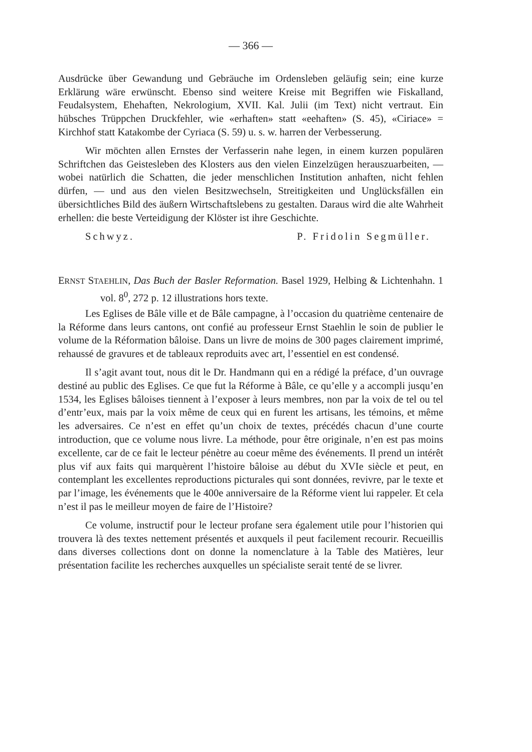— 366 —
Ausdrücke über Gewandung und Gebräuche im Ordensleben geläufig sein; eine kurze Erklärung wäre erwünscht. Ebenso sind weitere Kreise mit Begriffen wie Fiskalland, Feudalsystem, Ehehaften, Nekrologium, XVII. Kal. Julii (im Text) nicht vertraut. Ein hübsches Trüppchen Druckfehler, wie «erhaften» statt «eehaften» (S. 45), «Ciriace» = Kirchhof statt Katakombe der Cyriaca (S. 59) u. s. w. harren der Verbesserung.
Wir möchten allen Ernstes der Verfasserin nahe legen, in einem kurzen populären Schriftchen das Geistesleben des Klosters aus den vielen Einzelzügen herauszuarbeiten, — wobei natürlich die Schatten, die jeder menschlichen Institution anhaften, nicht fehlen dürfen, — und aus den vielen Besitzwechseln, Streitigkeiten und Unglücksfällen ein übersichtliches Bild des äußern Wirtschaftslebens zu gestalten. Daraus wird die alte Wahrheit erhellen: die beste Verteidigung der Klöster ist ihre Geschichte.
Schwyz. P. Fridolin Segmüller.
ERNST STAEHLIN, Das Buch der Basler Reformation. Basel 1929, Helbing & Lichtenhahn. 1 vol. 8<sup>0</sup>, 272 p. 12 illustrations hors texte.
Les Eglises de Bâle ville et de Bâle campagne, à l’occasion du quatrième centenaire de la Réforme dans leurs cantons, ont confié au professeur Ernst Staehlin le soin de publier le volume de la Réformation bâloise. Dans un livre de moins de 300 pages clairement imprimé, rehaussé de gravures et de tableaux reproduits avec art, l’essentiel en est condensé.
Il s’agit avant tout, nous dit le Dr. Handmann qui en a rédigé la préface, d’un ouvrage destiné au public des Eglises. Ce que fut la Réforme à Bâle, ce qu’elle y a accompli jusqu’en 1534, les Eglises bâloises tiennent à l’exposer à leurs membres, non par la voix de tel ou tel d’entr’eux, mais par la voix même de ceux qui en furent les artisans, les témoins, et même les adversaires. Ce n’est en effet qu’un choix de textes, précédés chacun d’une courte introduction, que ce volume nous livre. La méthode, pour être originale, n’en est pas moins excellente, car de ce fait le lecteur pénètre au coeur même des événements. Il prend un intérêt plus vif aux faits qui marquèrent l’histoire bâloise au début du XVIe siècle et peut, en contemplant les excellentes reproductions picturales qui sont données, revivre, par le texte et par l’image, les événements que le 400e anniversaire de la Réforme vient lui rappeler. Et cela n’est il pas le meilleur moyen de faire de l’Histoire?
Ce volume, instructif pour le lecteur profane sera également utile pour l’historien qui trouvera là des textes nettement présentés et auxquels il peut facilement recourir. Recueillis dans diverses collections dont on donne la nomenclature à la Table des Matières, leur présentation facilite les recherches auxquelles un spécialiste serait tenté de se livrer.